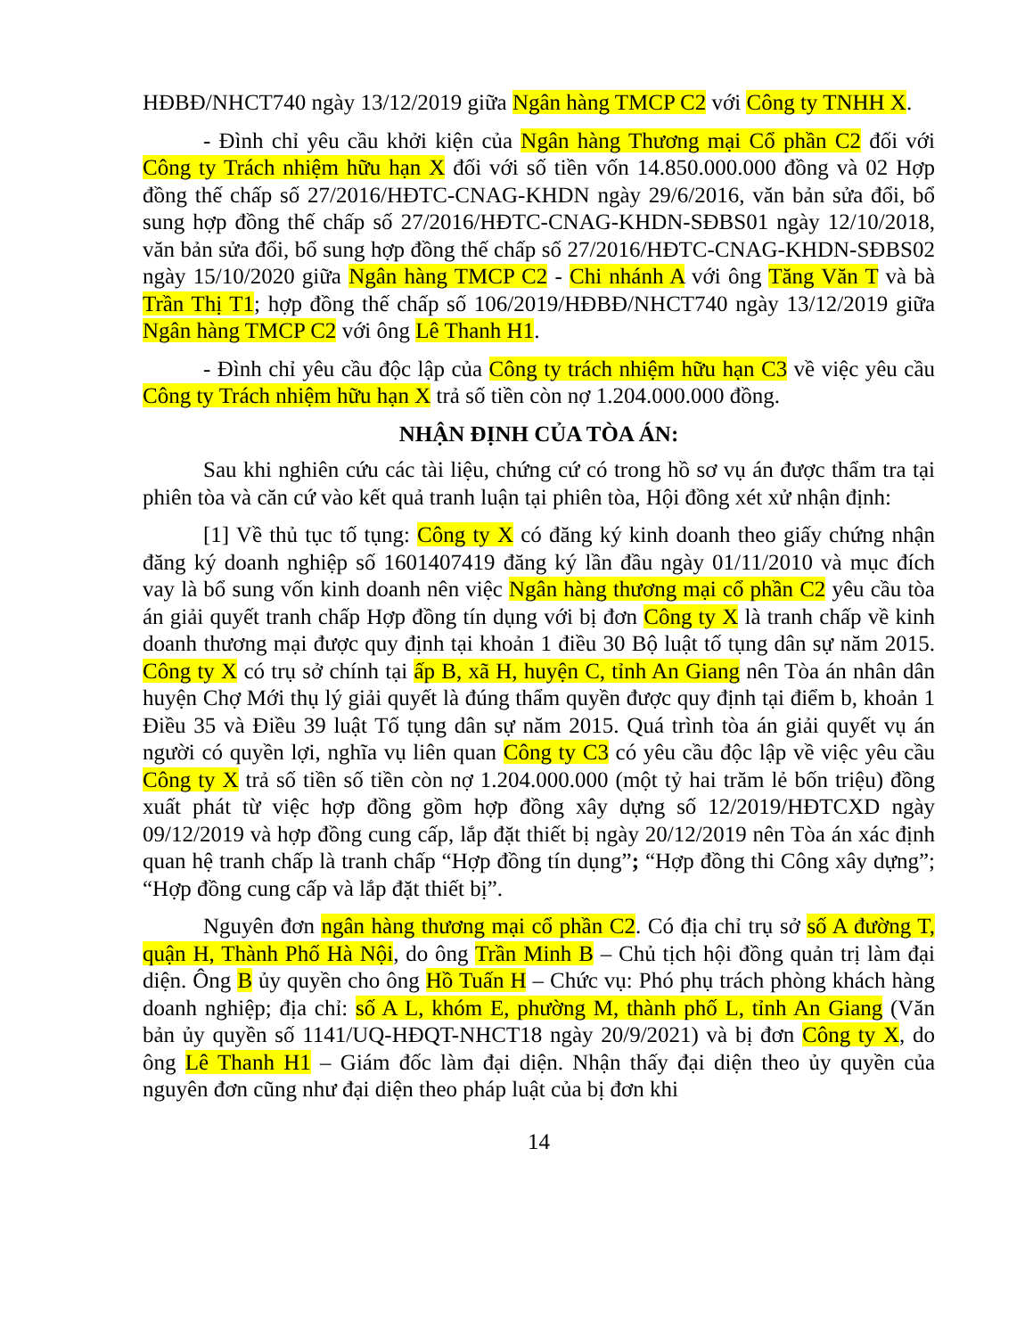HĐBĐ/NHCT740 ngày 13/12/2019 giữa Ngân hàng TMCP C2 với Công ty TNHH X.
- Đình chỉ yêu cầu khởi kiện của Ngân hàng Thương mại Cổ phần C2 đối với Công ty Trách nhiệm hữu hạn X đối với số tiền vốn 14.850.000.000 đồng và 02 Hợp đồng thế chấp số 27/2016/HĐTC-CNAG-KHDN ngày 29/6/2016, văn bản sửa đổi, bổ sung hợp đồng thế chấp số 27/2016/HĐTC-CNAG-KHDN-SĐBS01 ngày 12/10/2018, văn bản sửa đổi, bổ sung hợp đồng thế chấp số 27/2016/HĐTC-CNAG-KHDN-SĐBS02 ngày 15/10/2020 giữa Ngân hàng TMCP C2 - Chi nhánh A với ông Tăng Văn T và bà Trần Thị T1; hợp đồng thế chấp số 106/2019/HĐBĐ/NHCT740 ngày 13/12/2019 giữa Ngân hàng TMCP C2 với ông Lê Thanh H1.
- Đình chỉ yêu cầu độc lập của Công ty trách nhiệm hữu hạn C3 về việc yêu cầu Công ty Trách nhiệm hữu hạn X trả số tiền còn nợ 1.204.000.000 đồng.
NHẬN ĐỊNH CỦA TÒA ÁN:
Sau khi nghiên cứu các tài liệu, chứng cứ có trong hồ sơ vụ án được thẩm tra tại phiên tòa và căn cứ vào kết quả tranh luận tại phiên tòa, Hội đồng xét xử nhận định:
[1] Về thủ tục tố tụng: Công ty X có đăng ký kinh doanh theo giấy chứng nhận đăng ký doanh nghiệp số 1601407419 đăng ký lần đầu ngày 01/11/2010 và mục đích vay là bổ sung vốn kinh doanh nên việc Ngân hàng thương mại cổ phần C2 yêu cầu tòa án giải quyết tranh chấp Hợp đồng tín dụng với bị đơn Công ty X là tranh chấp về kinh doanh thương mại được quy định tại khoản 1 điều 30 Bộ luật tố tụng dân sự năm 2015. Công ty X có trụ sở chính tại ấp B, xã H, huyện C, tỉnh An Giang nên Tòa án nhân dân huyện Chợ Mới thụ lý giải quyết là đúng thẩm quyền được quy định tại điểm b, khoản 1 Điều 35 và Điều 39 luật Tố tụng dân sự năm 2015. Quá trình tòa án giải quyết vụ án người có quyền lợi, nghĩa vụ liên quan Công ty C3 có yêu cầu độc lập về việc yêu cầu Công ty X trả số tiền số tiền còn nợ 1.204.000.000 (một tỷ hai trăm lẻ bốn triệu) đồng xuất phát từ việc hợp đồng gồm hợp đồng xây dựng số 12/2019/HĐTCXD ngày 09/12/2019 và hợp đồng cung cấp, lắp đặt thiết bị ngày 20/12/2019 nên Tòa án xác định quan hệ tranh chấp là tranh chấp “Hợp đồng tín dụng”; “Hợp đồng thi Công xây dựng”; “Hợp đồng cung cấp và lắp đặt thiết bị”.
Nguyên đơn ngân hàng thương mại cổ phần C2. Có địa chỉ trụ sở số A đường T, quận H, Thành Phố Hà Nội, do ông Trần Minh B – Chủ tịch hội đồng quản trị làm đại diện. Ông B ủy quyền cho ông Hồ Tuấn H – Chức vụ: Phó phụ trách phòng khách hàng doanh nghiệp; địa chỉ: số A L, khóm E, phường M, thành phố L, tỉnh An Giang (Văn bản ủy quyền số 1141/UQ-HĐQT-NHCT18 ngày 20/9/2021) và bị đơn Công ty X, do ông Lê Thanh H1 – Giám đốc làm đại diện. Nhận thấy đại diện theo ủy quyền của nguyên đơn cũng như đại diện theo pháp luật của bị đơn khi
14